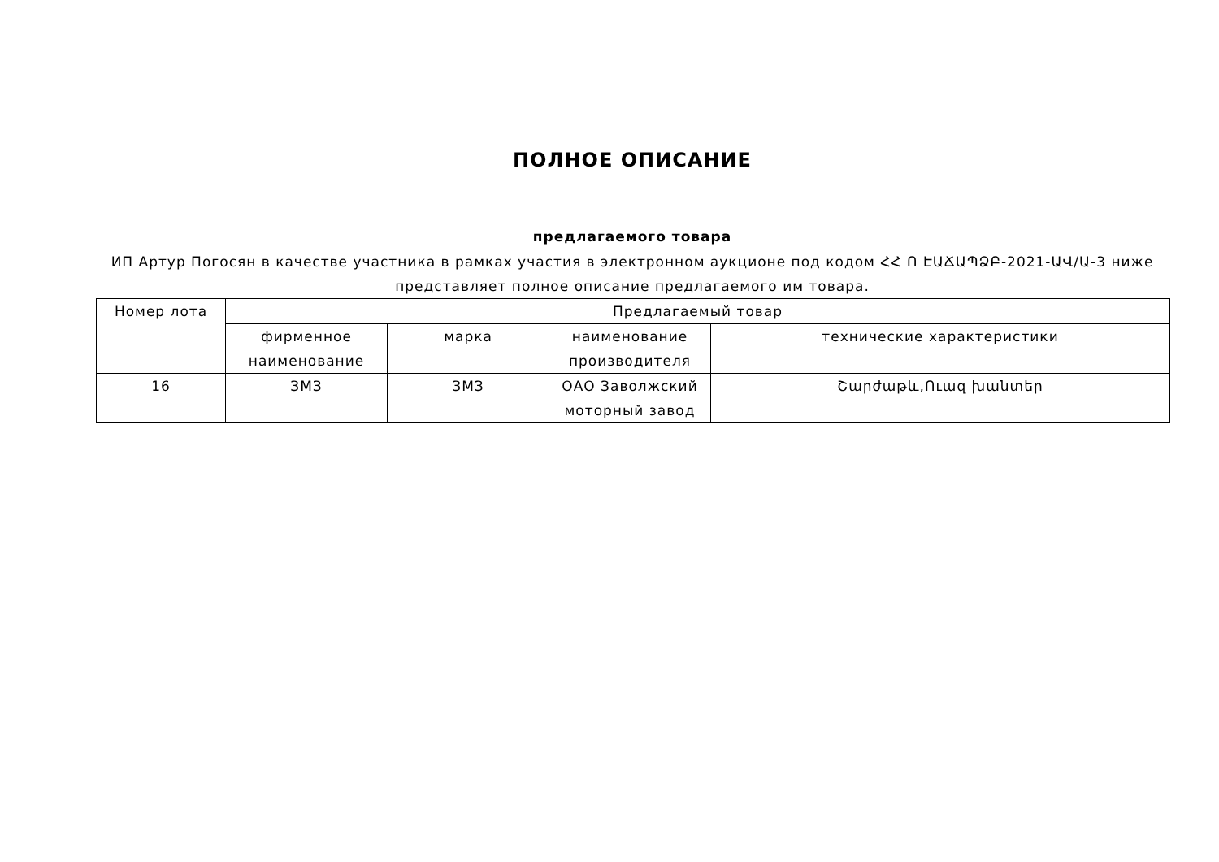ПОЛНОЕ ОПИСАНИЕ
предлагаемого товара
ИП Артур Погосян в качестве участника в рамках участия в электронном аукционе под кодом ՀՀ Ո ԷԱՃԱՊՁԲ-2021-ԱՎ/Ա-3 ниже представляет полное описание предлагаемого им товара.
| Номер лота | Предлагаемый товар | | | |
| --- | --- | --- | --- | --- |
| | фирменное наименование | марка | наименование производителя | технические характеристики |
| 16 | ЗМЗ | ЗМЗ | ОАО Заволжский моторный завод | Շարժաթև,Ուազ խանտեր |